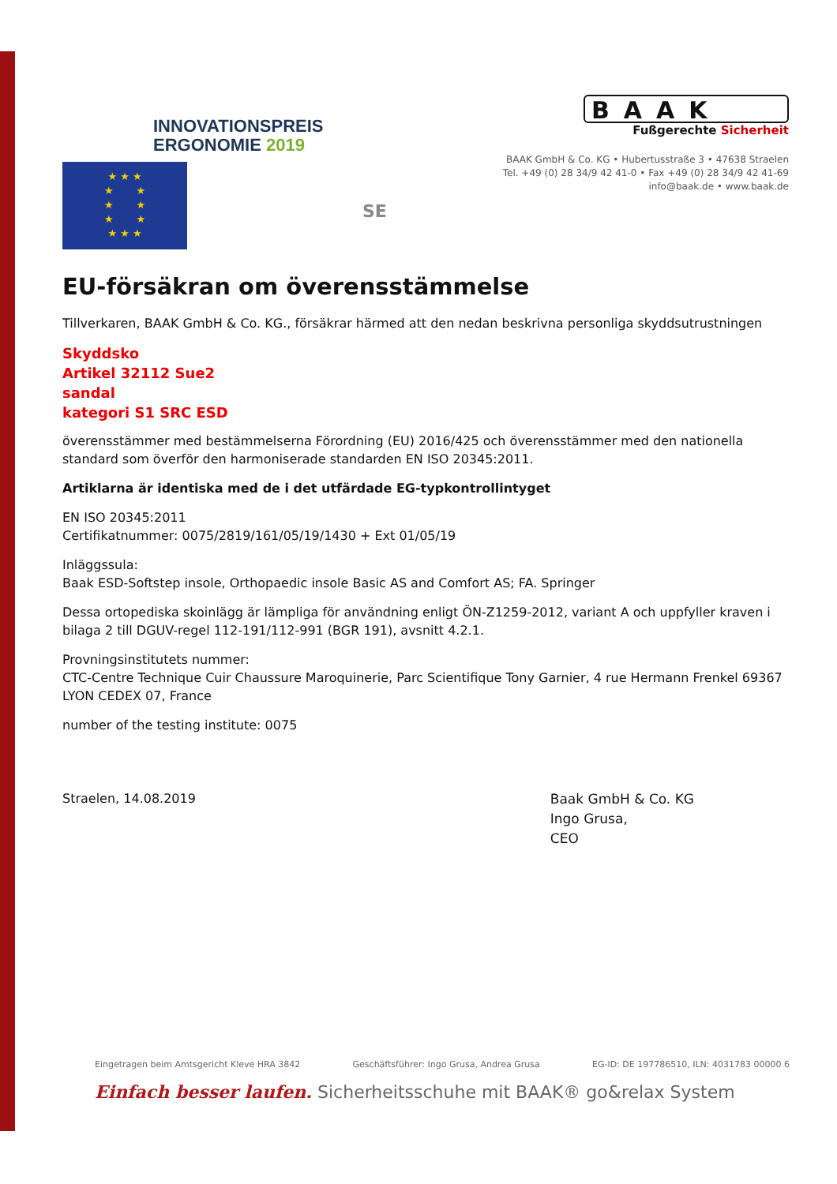INNOVATIONSPREIS
ERGONOMIE 2019
BAAK
Fußgerechte Sicherheit
BAAK GmbH & Co. KG • Hubertusstraße 3 • 47638 Straelen
Tel. +49 (0) 28 34/9 42 41-0 • Fax +49 (0) 28 34/9 42 41-69
info@baak.de • www.baak.de
★ ★ ★
★ ★
★ ★
★ ★
★ ★ ★
SE
EU-försäkran om överensstämmelse
Tillverkaren, BAAK GmbH & Co. KG., försäkrar härmed att den nedan beskrivna personliga skyddsutrustningen
Skyddsko
Artikel 32112 Sue2
sandal
kategori S1 SRC ESD
överensstämmer med bestämmelserna Förordning (EU) 2016/425 och överensstämmer med den nationella standard som överför den harmoniserade standarden EN ISO 20345:2011.
Artiklarna är identiska med de i det utfärdade EG-typkontrollintyget
EN ISO 20345:2011
Certifikatnummer: 0075/2819/161/05/19/1430 + Ext 01/05/19
Inläggssula:
Baak ESD-Softstep insole, Orthopaedic insole Basic AS and Comfort AS; FA. Springer
Dessa ortopediska skoinlägg är lämpliga för användning enligt ÖN-Z1259-2012, variant A och uppfyller kraven i bilaga 2 till DGUV-regel 112-191/112-991 (BGR 191), avsnitt 4.2.1.
Provningsinstitutets nummer:
CTC-Centre Technique Cuir Chaussure Maroquinerie, Parc Scientifique Tony Garnier, 4 rue Hermann Frenkel 69367 LYON CEDEX 07, France
number of the testing institute: 0075
Straelen, 14.08.2019
Baak GmbH & Co. KG
Ingo Grusa,
CEO
Eingetragen beim Amtsgericht Kleve HRA 3842 Geschäftsführer: Ingo Grusa, Andrea Grusa EG-ID: DE 197786510, ILN: 4031783 00000 6
Einfach besser laufen. Sicherheitsschuhe mit BAAK® go&relax System